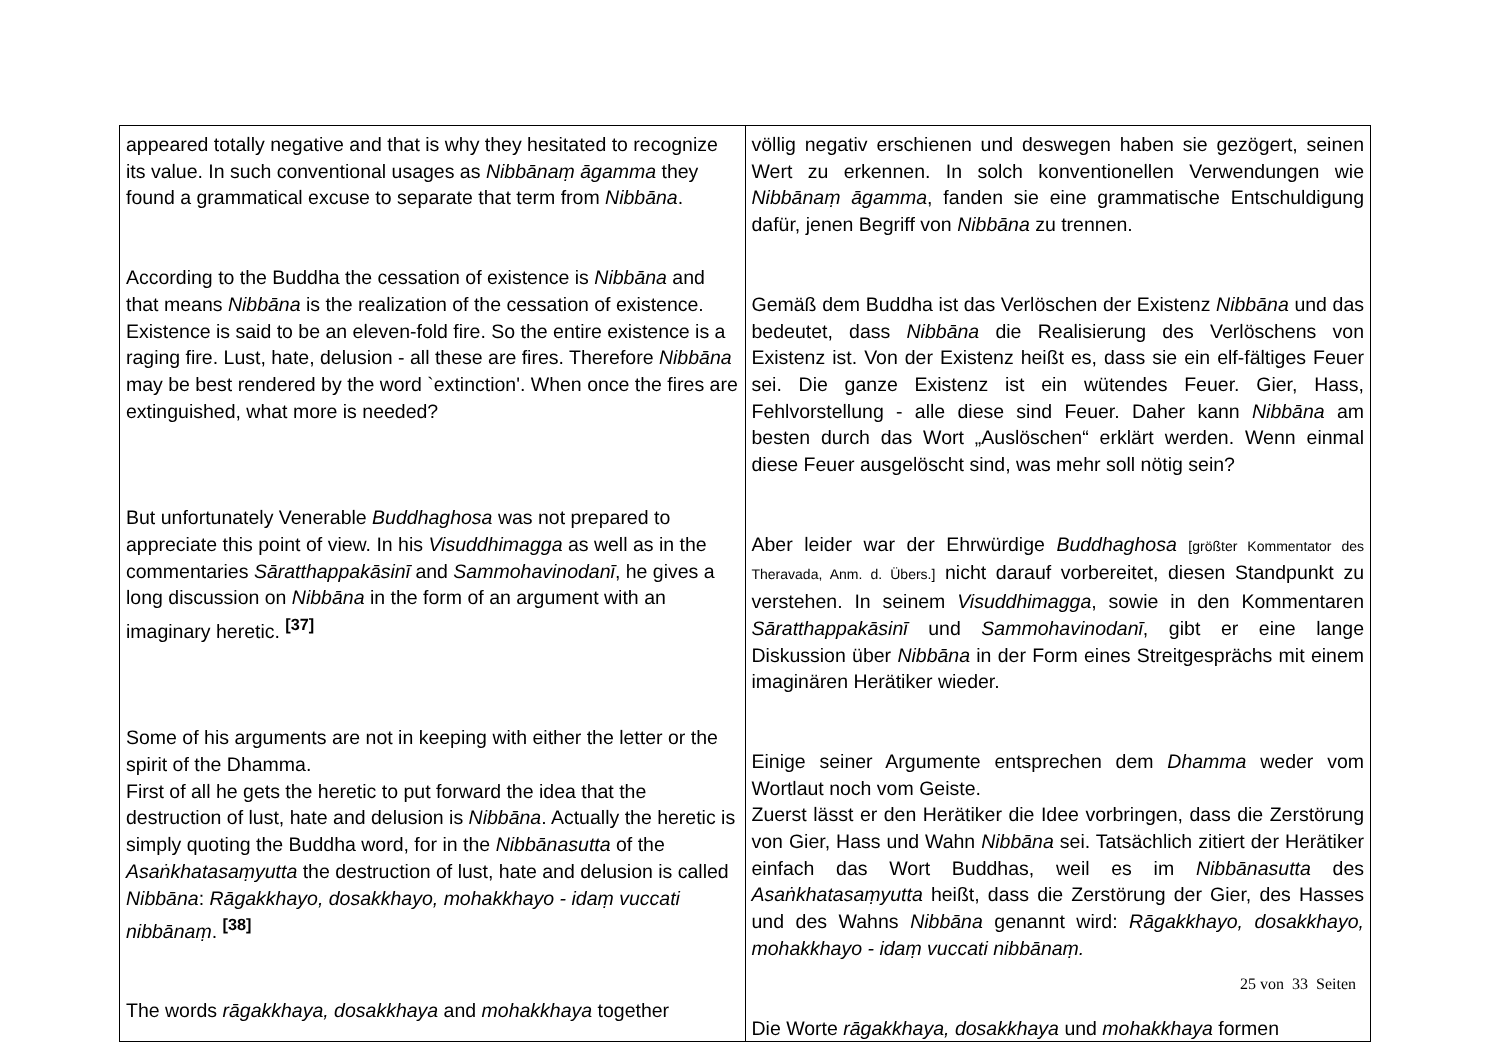| appeared totally negative and that is why they hesitated to recognize its value. In such conventional usages as Nibbānaṃ āgamma they found a grammatical excuse to separate that term from Nibbāna . According to the Buddha the cessation of existence is Nibbāna and that means Nibbāna is the realization of the cessation of existence. Existence is said to be an eleven-fold fire. So the entire existence is a raging fire. Lust, hate, delusion - all these are fires. Therefore Nibbāna may be best rendered by the word `extinction'. When once the fires are extinguished, what more is needed? But unfortunately Venerable Buddhaghosa was not prepared to appreciate this point of view. In his Visuddhimagga as well as in the commentaries Sāratthappakāsinī and Sammohavinodanī , he gives a long discussion on Nibbāna in the form of an argument with an imaginary heretic. <sup>[37]</sup> Some of his arguments are not in keeping with either the letter or the spirit of the Dhamma. First of all he gets the heretic to put forward the idea that the destruction of lust, hate and delusion is Nibbāna . Actually the heretic is simply quoting the Buddha word, for in the Nibbānasutta of the Asaṅkhatasaṃyutta the destruction of lust, hate and delusion is called Nibbāna : Rāgakkhayo, dosakkhayo, mohakkhayo - idaṃ vuccati nibbānaṃ . <sup>[38]</sup> The words rāgakkhaya, dosakkhaya and mohakkhaya together | völlig negativ erschienen und deswegen haben sie gezögert, seinen Wert zu erkennen. In solch konventionellen Verwendungen wie Nibbānaṃ āgamma , fanden sie eine grammatische Entschuldigung dafür, jenen Begriff von Nibbāna zu trennen. Gemäß dem Buddha ist das Verlöschen der Existenz Nibbāna und das bedeutet, dass Nibbāna die Realisierung des Verlöschens von Existenz ist. Von der Existenz heißt es, dass sie ein elf-fältiges Feuer sei. Die ganze Existenz ist ein wütendes Feuer. Gier, Hass, Fehlvorstellung - alle diese sind Feuer. Daher kann Nibbāna am besten durch das Wort „Auslöschen“ erklärt werden. Wenn einmal diese Feuer ausgelöscht sind, was mehr soll nötig sein? Aber leider war der Ehrwürdige Buddhaghosa [größter Kommentator des Theravada, Anm. d. Übers.] nicht darauf vorbereitet, diesen Standpunkt zu verstehen. In seinem Visuddhimagga , sowie in den Kommentaren Sāratthappakāsinī und Sammohavinodanī , gibt er eine lange Diskussion über Nibbāna in der Form eines Streitgesprächs mit einem imaginären Herätiker wieder. Einige seiner Argumente entsprechen dem Dhamma weder vom Wortlaut noch vom Geiste. Zuerst lässt er den Herätiker die Idee vorbringen, dass die Zerstörung von Gier, Hass und Wahn Nibbāna sei. Tatsächlich zitiert der Herätiker einfach das Wort Buddhas, weil es im Nibbānasutta des Asaṅkhatasaṃyutta heißt, dass die Zerstörung der Gier, des Hasses und des Wahns Nibbāna genannt wird: Rāgakkhayo, dosakkhayo, mohakkhayo - idaṃ vuccati nibbānaṃ. Die Worte rāgakkhaya, dosakkhaya und mohakkhaya formen |
25 von 33 Seiten